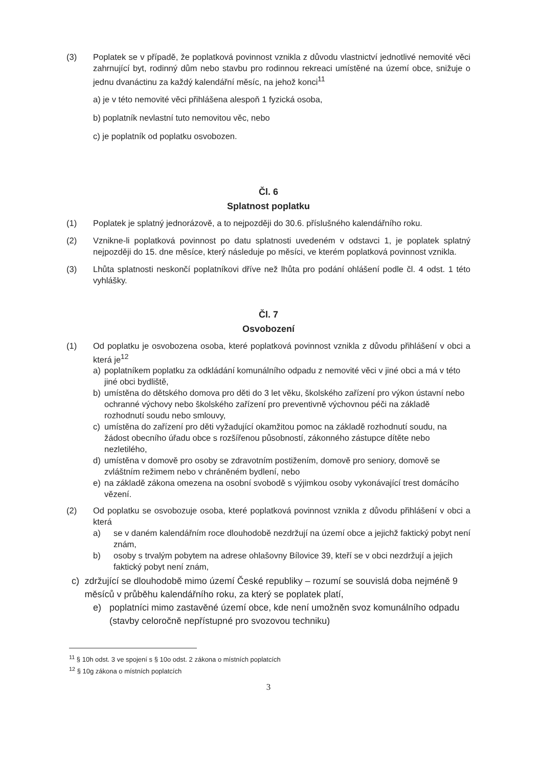(3) Poplatek se v případě, že poplatková povinnost vznikla z důvodu vlastnictví jednotlivé nemovité věci zahrnující byt, rodinný dům nebo stavbu pro rodinnou rekreaci umístěné na území obce, snižuje o jednu dvanáctinu za každý kalendářní měsíc, na jehož konci<sup>11</sup>
a) je v této nemovité věci přihlášena alespoň 1 fyzická osoba,
b) poplatník nevlastní tuto nemovitou věc, nebo
c) je poplatník od poplatku osvobozen.
Čl. 6
Splatnost poplatku
(1) Poplatek je splatný jednorázově, a to nejpozději do 30.6. příslušného kalendářního roku.
(2) Vznikne-li poplatková povinnost po datu splatnosti uvedeném v odstavci 1, je poplatek splatný nejpozději do 15. dne měsíce, který následuje po měsíci, ve kterém poplatková povinnost vznikla.
(3) Lhůta splatnosti neskončí poplatníkovi dříve než lhůta pro podání ohlášení podle čl. 4 odst. 1 této vyhlášky.
Čl. 7
Osvobození
(1) Od poplatku je osvobozena osoba, které poplatková povinnost vznikla z důvodu přihlášení v obci a která je<sup>12</sup>
a) poplatníkem poplatku za odkládání komunálního odpadu z nemovité věci v jiné obci a má v této jiné obci bydliště,
b) umístěna do dětského domova pro děti do 3 let věku, školského zařízení pro výkon ústavní nebo ochranné výchovy nebo školského zařízení pro preventivně výchovnou péči na základě rozhodnutí soudu nebo smlouvy,
c) umístěna do zařízení pro děti vyžadující okamžitou pomoc na základě rozhodnutí soudu, na žádost obecního úřadu obce s rozšířenou působností, zákonného zástupce dítěte nebo nezletilého,
d) umístěna v domově pro osoby se zdravotním postižením, domově pro seniory, domově se zvláštním režimem nebo v chráněném bydlení, nebo
e) na základě zákona omezena na osobní svobodě s výjimkou osoby vykonávající trest domácího vězení.
(2) Od poplatku se osvobozuje osoba, které poplatková povinnost vznikla z důvodu přihlášení v obci a která
a) se v daném kalendářním roce dlouhodobě nezdržují na území obce a jejichž faktický pobyt není znám,
b) osoby s trvalým pobytem na adrese ohlašovny Bílovice 39, kteří se v obci nezdržují a jejich faktický pobyt není znám,
c) zdržující se dlouhodobě mimo území České republiky – rozumí se souvislá doba nejméně 9 měsíců v průběhu kalendářního roku, za který se poplatek platí,
e) poplatníci mimo zastavěné území obce, kde není umožněn svoz komunálního odpadu (stavby celoročně nepřístupné pro svozovou techniku)
<sup>11</sup> § 10h odst. 3 ve spojení s § 10o odst. 2 zákona o místních poplatcích
<sup>12</sup> § 10g zákona o místních poplatcích
3